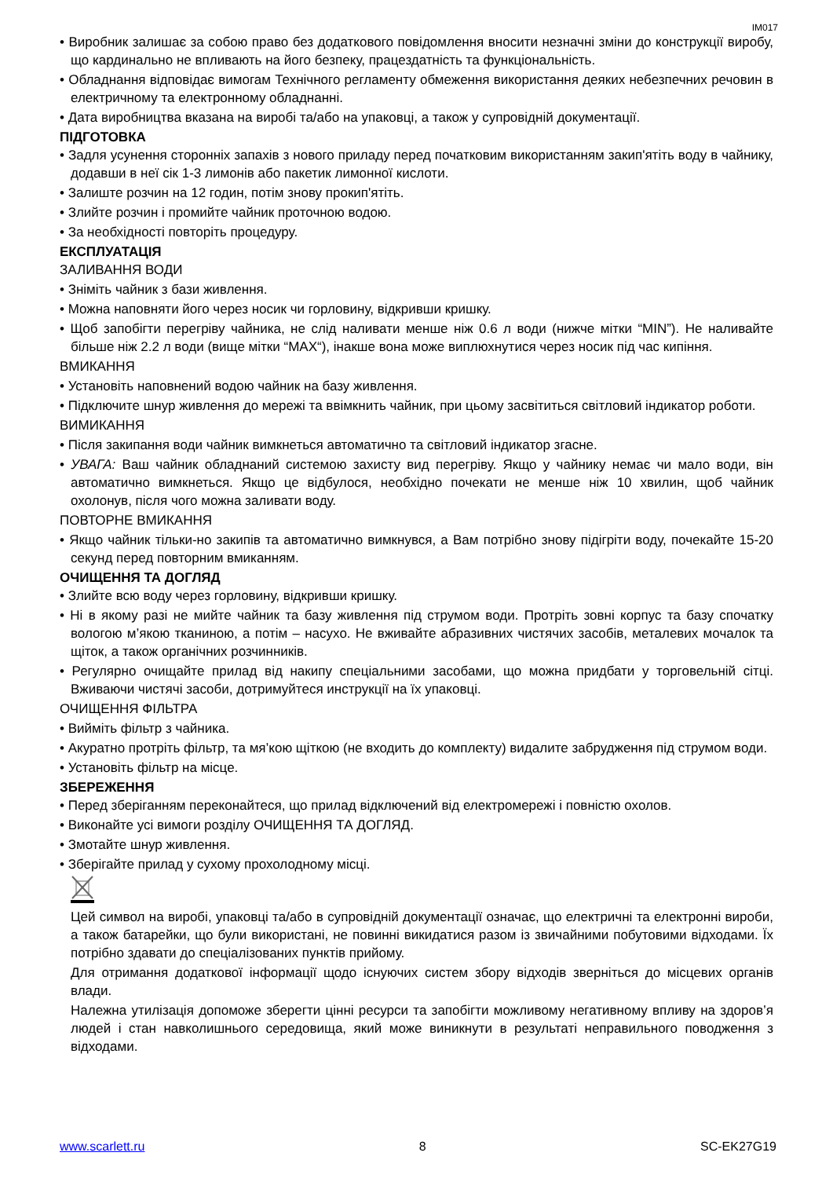IM017
• Виробник залишає за собою право без додаткового повідомлення вносити незначні зміни до конструкції виробу, що кардинально не впливають на його безпеку, працездатність та функціональність.
• Обладнання відповідає вимогам Технічного регламенту обмеження використання деяких небезпечних речовин в електричному та електронному обладнанні.
• Дата виробництва вказана на виробі та/або на упаковці, а також у супровідній документації.
ПІДГОТОВКА
• Задля усунення сторонніх запахів з нового приладу перед початковим використанням закип'ятіть воду в чайнику, додавши в неї сік 1-3 лимонів або пакетик лимонної кислоти.
• Залиште розчин на 12 годин, потім знову прокип'ятіть.
• Злийте розчин і промийте чайник проточною водою.
• За необхідності повторіть процедуру.
ЕКСПЛУАТАЦІЯ
ЗАЛИВАННЯ ВОДИ
• Зніміть чайник з бази живлення.
• Можна наповняти його через носик чи горловину, відкривши кришку.
• Щоб запобігти перегріву чайника, не слід наливати менше ніж 0.6 л води (нижче мітки “MIN”). Не наливайте більше ніж 2.2 л води (вище мітки “MAX“), інакше вона може виплюхнутися через носик під час кипіння.
ВМИКАННЯ
• Установіть наповнений водою чайник на базу живлення.
• Підключите шнур живлення до мережі та ввімкнить чайник, при цьому засвітиться світловий індикатор роботи.
ВИМИКАННЯ
• Після закипання води чайник вимкнеться автоматично та світловий індикатор згасне.
• УВАГА: Ваш чайник обладнаний системою захисту вид перегріву. Якщо у чайнику немає чи мало води, він автоматично вимкнеться. Якщо це відбулося, необхідно почекати не менше ніж 10 хвилин, щоб чайник охолонув, після чого можна заливати воду.
ПОВТОРНЕ ВМИКАННЯ
• Якщо чайник тільки-но закипів та автоматично вимкнувся, а Вам потрібно знову підігріти воду, почекайте 15-20 секунд перед повторним вмиканням.
ОЧИЩЕННЯ ТА ДОГЛЯД
• Злийте всю воду через горловину, відкривши кришку.
• Ні в якому разі не мийте чайник та базу живлення під струмом води. Протріть зовні корпус та базу спочатку вологою м’якою тканиною, а потім – насухо. Не вживайте абразивних чистячих засобів, металевих мочалок та щіток, а також органічних розчинників.
• Регулярно очищайте прилад від накипу спеціальними засобами, що можна придбати у торговельній сітці. Вживаючи чистячі засоби, дотримуйтеся инструкції на їх упаковці.
ОЧИЩЕННЯ ФІЛЬТРА
• Вийміть фільтр з чайника.
• Акуратно протріть фільтр, та мя’кою щіткою (не входить до комплекту) видалите забрудження під струмом води.
• Установіть фільтр на місце.
ЗБЕРЕЖЕННЯ
• Перед зберіганням переконайтеся, що прилад відключений від електромережі і повністю охолов.
• Виконайте усі вимоги розділу ОЧИЩЕННЯ ТА ДОГЛЯД.
• Змотайте шнур живлення.
• Зберігайте прилад у сухому прохолодному місці.
Цей символ на виробі, упаковці та/або в супровідній документації означає, що електричні та електронні вироби, а також батарейки, що були використані, не повинні викидатися разом із звичайними побутовими відходами. Їх потрібно здавати до спеціалізованих пунктів прийому.
Для отримання додаткової інформації щодо існуючих систем збору відходів зверніться до місцевих органів влади.
Належна утилізація допоможе зберегти цінні ресурси та запобігти можливому негативному впливу на здоров’я людей і стан навколишнього середовища, який може виникнути в результаті неправильного поводження з відходами.
www.scarlett.ru 8 SC-EK27G19